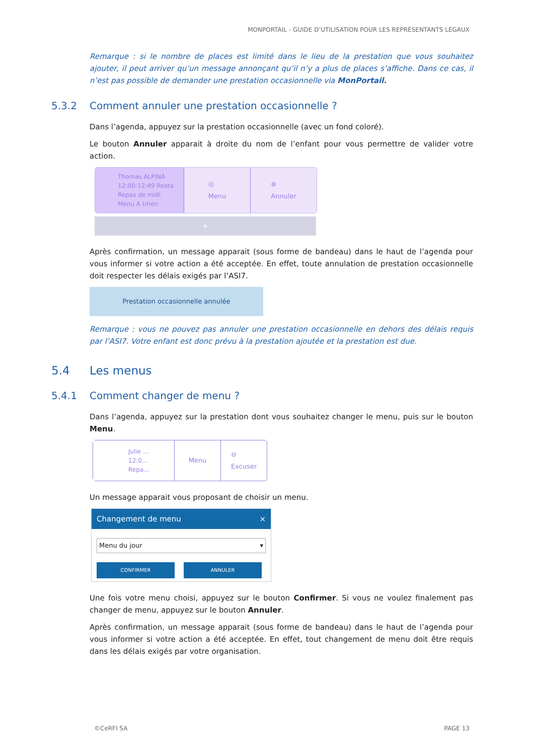MONPORTAIL - GUIDE D’UTILISATION POUR LES REPRÉSENTANTS LÉGAUX
Remarque : si le nombre de places est limité dans le lieu de la prestation que vous souhaitez ajouter, il peut arriver qu’un message annonçant qu’il n’y a plus de places s’affiche. Dans ce cas, il n’est pas possible de demander une prestation occasionnelle via MonPortail.
5.3.2 Comment annuler une prestation occasionnelle ?
Dans l’agenda, appuyez sur la prestation occasionnelle (avec un fond coloré).
Le bouton Annuler apparait à droite du nom de l’enfant pour vous permettre de valider votre action.
Thomas ALPINA
12:00-12:49 Resta
Repas de midi
Menu A (men
◎
Menu
⊗
Annuler
+
Après confirmation, un message apparait (sous forme de bandeau) dans le haut de l’agenda pour vous informer si votre action a été acceptée. En effet, toute annulation de prestation occasionnelle doit respecter les délais exigés par l’ASI7.
Prestation occasionnelle annulée
Remarque : vous ne pouvez pas annuler une prestation occasionnelle en dehors des délais requis par l’ASI7. Votre enfant est donc prévu à la prestation ajoutée et la prestation est due.
5.4 Les menus
5.4.1 Comment changer de menu ?
Dans l’agenda, appuyez sur la prestation dont vous souhaitez changer le menu, puis sur le bouton Menu.
Julie ...
12:0...
Repa...
Menu ⊖
Excuser
Un message apparait vous proposant de choisir un menu.
Changement de menu ×
Menu du jour ▾
CONFIRMER ANNULER
Une fois votre menu choisi, appuyez sur le bouton Confirmer. Si vous ne voulez finalement pas changer de menu, appuyez sur le bouton Annuler.
Après confirmation, un message apparait (sous forme de bandeau) dans le haut de l’agenda pour vous informer si votre action a été acceptée. En effet, tout changement de menu doit être requis dans les délais exigés par votre organisation.
©CeRFI SA PAGE 13